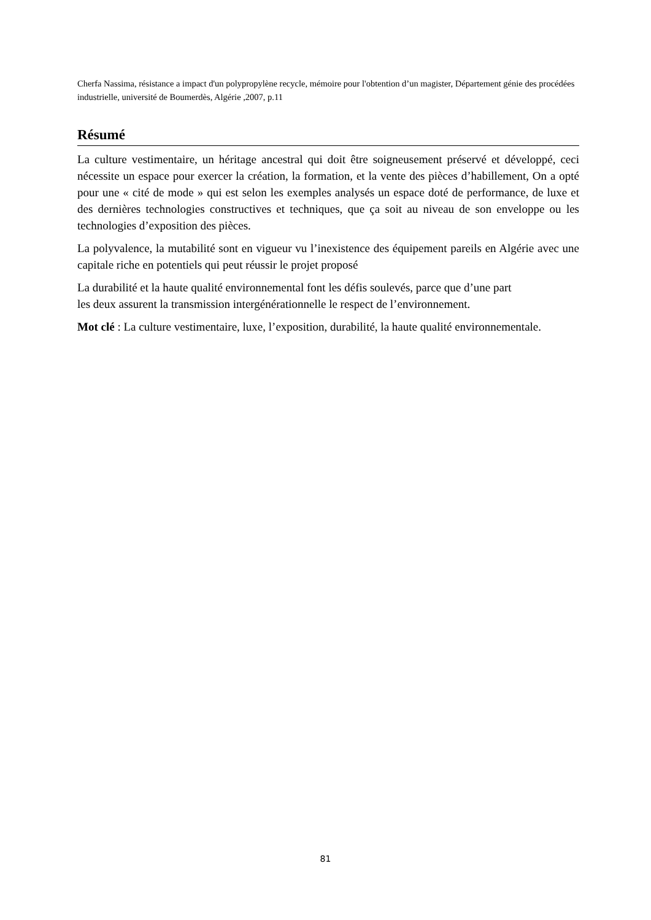Cherfa Nassima, résistance a impact d'un polypropylène recycle, mémoire pour l'obtention d’un magister, Département génie des procédées industrielle, université de Boumerdès, Algérie ,2007, p.11
Résumé
La culture vestimentaire, un héritage ancestral qui doit être soigneusement préservé et développé, ceci nécessite un espace pour exercer la création, la formation, et la vente des pièces d’habillement, On a opté pour une « cité de mode » qui est selon les exemples analysés un espace doté de performance, de luxe et des dernières technologies constructives et techniques, que ça soit au niveau de son enveloppe ou les technologies d’exposition des pièces.
La polyvalence, la mutabilité sont en vigueur vu l’inexistence des équipement pareils en Algérie avec une capitale riche en potentiels qui peut réussir le projet proposé
La durabilité et la haute qualité environnemental font les défis soulevés, parce que d’une part
les deux assurent la transmission intergénérationnelle le respect de l’environnement.
Mot clé : La culture vestimentaire, luxe, l’exposition, durabilité, la haute qualité environnementale.
81